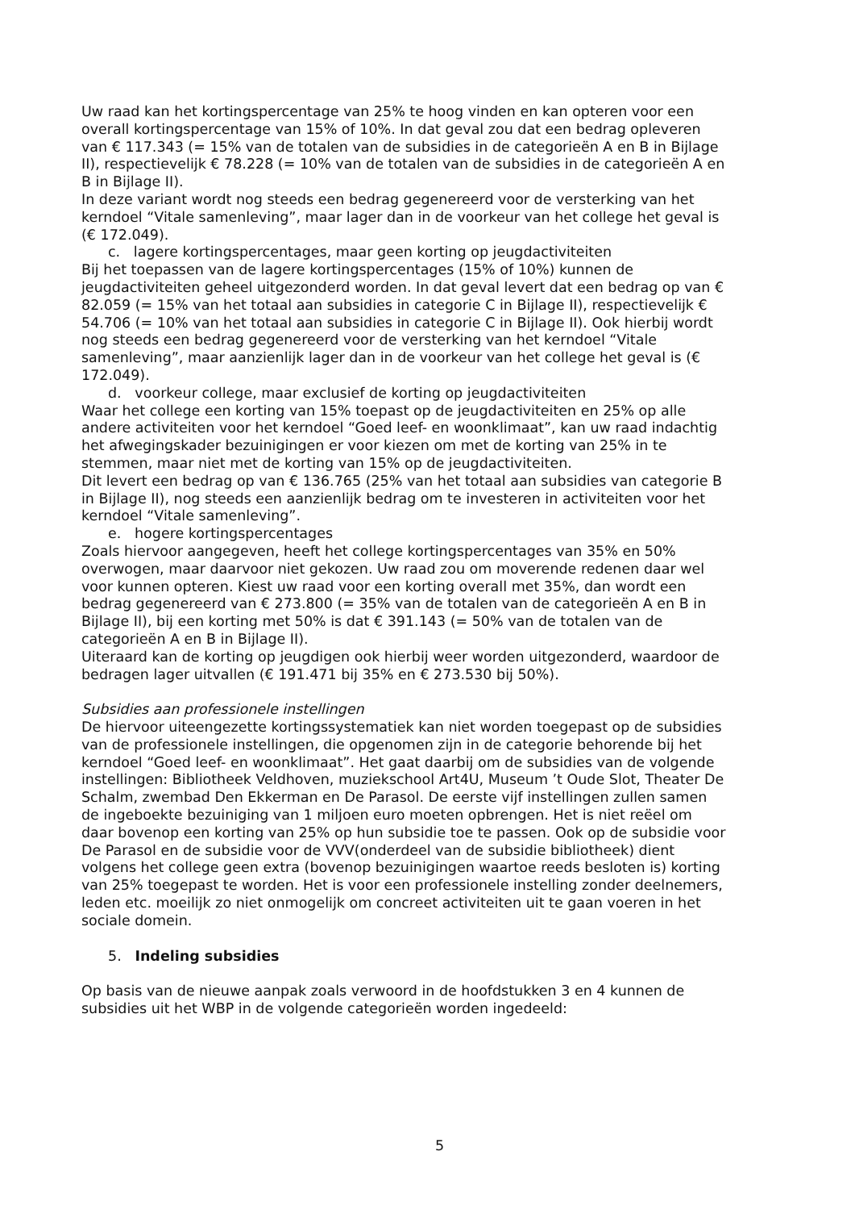Uw raad kan het kortingspercentage van 25% te hoog vinden en kan opteren voor een overall kortingspercentage van 15% of 10%. In dat geval zou dat een bedrag opleveren van € 117.343 (= 15% van de totalen van de subsidies in de categorieën A en B in Bijlage II), respectievelijk € 78.228 (= 10% van de totalen van de subsidies in de categorieën A en B in Bijlage II).
In deze variant wordt nog steeds een bedrag gegenereerd voor de versterking van het kerndoel “Vitale samenleving”, maar lager dan in de voorkeur van het college het geval is (€ 172.049).
c. lagere kortingspercentages, maar geen korting op jeugdactiviteiten
Bij het toepassen van de lagere kortingspercentages (15% of 10%) kunnen de jeugdactiviteiten geheel uitgezonderd worden. In dat geval levert dat een bedrag op van € 82.059 (= 15% van het totaal aan subsidies in categorie C in Bijlage II), respectievelijk € 54.706 (= 10% van het totaal aan subsidies in categorie C in Bijlage II). Ook hierbij wordt nog steeds een bedrag gegenereerd voor de versterking van het kerndoel “Vitale samenleving”, maar aanzienlijk lager dan in de voorkeur van het college het geval is (€ 172.049).
d. voorkeur college, maar exclusief de korting op jeugdactiviteiten
Waar het college een korting van 15% toepast op de jeugdactiviteiten en 25% op alle andere activiteiten voor het kerndoel “Goed leef- en woonklimaat”, kan uw raad indachtig het afwegingskader bezuinigingen er voor kiezen om met de korting van 25% in te stemmen, maar niet met de korting van 15% op de jeugdactiviteiten.
Dit levert een bedrag op van € 136.765 (25% van het totaal aan subsidies van categorie B in Bijlage II), nog steeds een aanzienlijk bedrag om te investeren in activiteiten voor het kerndoel “Vitale samenleving”.
e. hogere kortingspercentages
Zoals hiervoor aangegeven, heeft het college kortingspercentages van 35% en 50% overwogen, maar daarvoor niet gekozen. Uw raad zou om moverende redenen daar wel voor kunnen opteren. Kiest uw raad voor een korting overall met 35%, dan wordt een bedrag gegenereerd van € 273.800 (= 35% van de totalen van de categorieën A en B in Bijlage II), bij een korting met 50% is dat € 391.143 (= 50% van de totalen van de categorieën A en B in Bijlage II).
Uiteraard kan de korting op jeugdigen ook hierbij weer worden uitgezonderd, waardoor de bedragen lager uitvallen (€ 191.471 bij 35% en € 273.530 bij 50%).
Subsidies aan professionele instellingen
De hiervoor uiteengezette kortingssystematiek kan niet worden toegepast op de subsidies van de professionele instellingen, die opgenomen zijn in de categorie behorende bij het kerndoel “Goed leef- en woonklimaat”. Het gaat daarbij om de subsidies van de volgende instellingen: Bibliotheek Veldhoven, muziekschool Art4U, Museum ’t Oude Slot, Theater De Schalm, zwembad Den Ekkerman en De Parasol. De eerste vijf instellingen zullen samen de ingeboekte bezuiniging van 1 miljoen euro moeten opbrengen. Het is niet reëel om daar bovenop een korting van 25% op hun subsidie toe te passen. Ook op de subsidie voor De Parasol en de subsidie voor de VVV(onderdeel van de subsidie bibliotheek) dient volgens het college geen extra (bovenop bezuinigingen waartoe reeds besloten is) korting van 25% toegepast te worden. Het is voor een professionele instelling zonder deelnemers, leden etc. moeilijk zo niet onmogelijk om concreet activiteiten uit te gaan voeren in het sociale domein.
5. Indeling subsidies
Op basis van de nieuwe aanpak zoals verwoord in de hoofdstukken 3 en 4 kunnen de subsidies uit het WBP in de volgende categorieën worden ingedeeld:
5